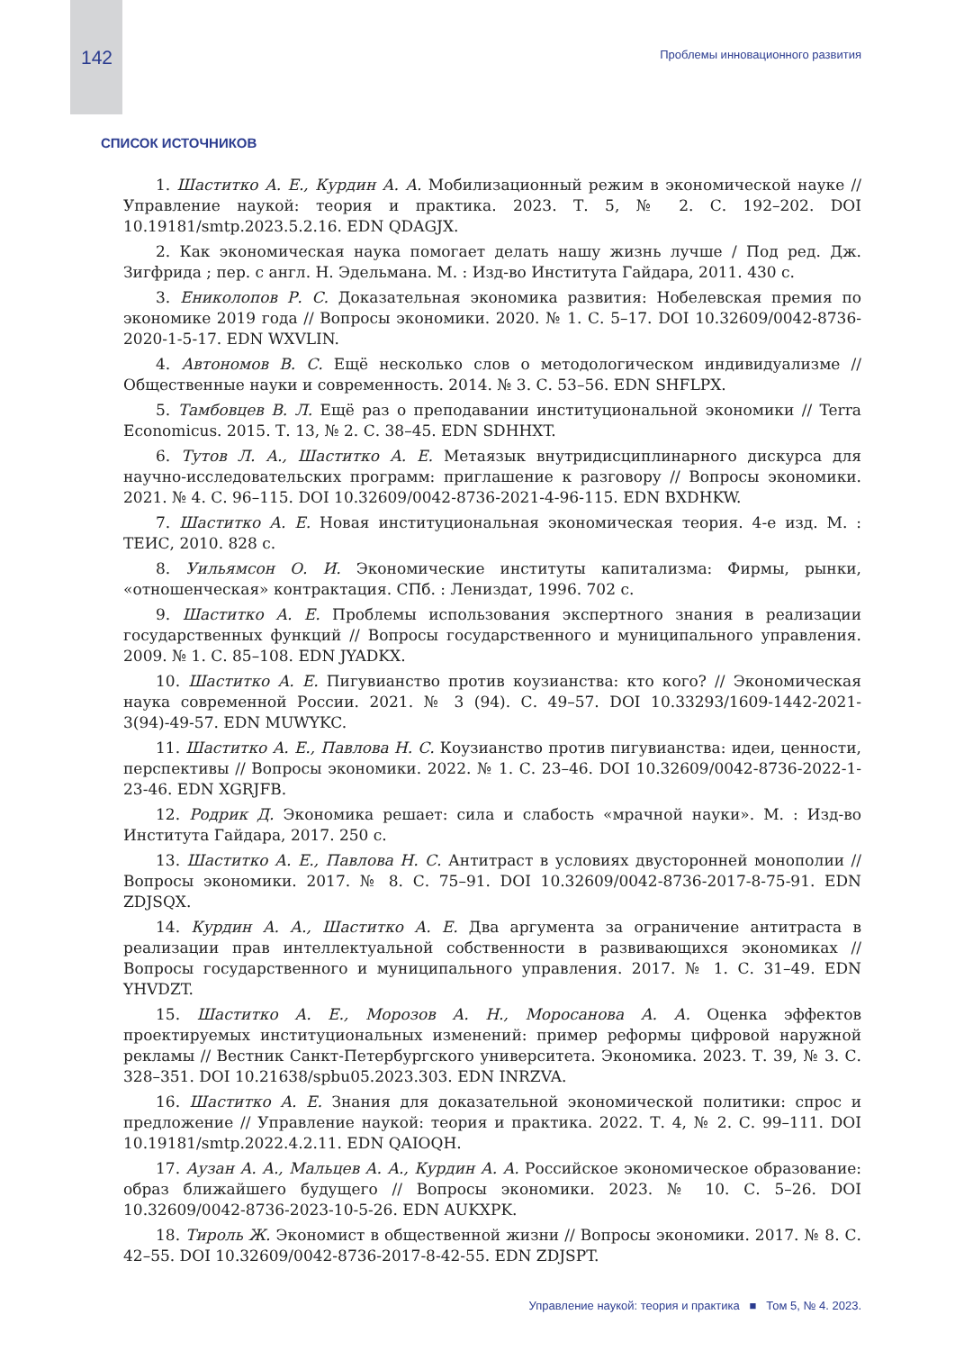142
Проблемы инновационного развития
СПИСОК ИСТОЧНИКОВ
1. Шаститко А. Е., Курдин А. А. Мобилизационный режим в экономической науке // Управление наукой: теория и практика. 2023. Т. 5, № 2. С. 192–202. DOI 10.19181/smtp.2023.5.2.16. EDN QDAGJX.
2. Как экономическая наука помогает делать нашу жизнь лучше / Под ред. Дж. Зигфрида ; пер. с англ. Н. Эдельмана. М. : Изд-во Института Гайдара, 2011. 430 с.
3. Ениколопов Р. С. Доказательная экономика развития: Нобелевская премия по экономике 2019 года // Вопросы экономики. 2020. № 1. С. 5–17. DOI 10.32609/0042-8736-2020-1-5-17. EDN WXVLIN.
4. Автономов В. С. Ещё несколько слов о методологическом индивидуализме // Общественные науки и современность. 2014. № 3. С. 53–56. EDN SHFLPX.
5. Тамбовцев В. Л. Ещё раз о преподавании институциональной экономики // Terra Economicus. 2015. Т. 13, № 2. С. 38–45. EDN SDHHXT.
6. Тутов Л. А., Шаститко А. Е. Метаязык внутридисциплинарного дискурса для научно-исследовательских программ: приглашение к разговору // Вопросы экономики. 2021. № 4. С. 96–115. DOI 10.32609/0042-8736-2021-4-96-115. EDN BXDHKW.
7. Шаститко А. Е. Новая институциональная экономическая теория. 4-е изд. М. : ТЕИС, 2010. 828 с.
8. Уильямсон О. И. Экономические институты капитализма: Фирмы, рынки, «отношенческая» контрактация. СПб. : Лениздат, 1996. 702 с.
9. Шаститко А. Е. Проблемы использования экспертного знания в реализации государственных функций // Вопросы государственного и муниципального управления. 2009. № 1. С. 85–108. EDN JYADKX.
10. Шаститко А. Е. Пигувианство против коузианства: кто кого? // Экономическая наука современной России. 2021. № 3 (94). С. 49–57. DOI 10.33293/1609-1442-2021-3(94)-49-57. EDN MUWYKC.
11. Шаститко А. Е., Павлова Н. С. Коузианство против пигувианства: идеи, ценности, перспективы // Вопросы экономики. 2022. № 1. С. 23–46. DOI 10.32609/0042-8736-2022-1-23-46. EDN XGRJFB.
12. Родрик Д. Экономика решает: сила и слабость «мрачной науки». М. : Изд-во Института Гайдара, 2017. 250 с.
13. Шаститко А. Е., Павлова Н. С. Антитраст в условиях двусторонней монополии // Вопросы экономики. 2017. № 8. С. 75–91. DOI 10.32609/0042-8736-2017-8-75-91. EDN ZDJSQX.
14. Курдин А. А., Шаститко А. Е. Два аргумента за ограничение антитраста в реализации прав интеллектуальной собственности в развивающихся экономиках // Вопросы государственного и муниципального управления. 2017. № 1. С. 31–49. EDN YHVDZT.
15. Шаститко А. Е., Морозов А. Н., Моросанова А. А. Оценка эффектов проектируемых институциональных изменений: пример реформы цифровой наружной рекламы // Вестник Санкт-Петербургского университета. Экономика. 2023. Т. 39, № 3. С. 328–351. DOI 10.21638/spbu05.2023.303. EDN INRZVA.
16. Шаститко А. Е. Знания для доказательной экономической политики: спрос и предложение // Управление наукой: теория и практика. 2022. Т. 4, № 2. С. 99–111. DOI 10.19181/smtp.2022.4.2.11. EDN QAIOQH.
17. Аузан А. А., Мальцев А. А., Курдин А. А. Российское экономическое образование: образ ближайшего будущего // Вопросы экономики. 2023. № 10. С. 5–26. DOI 10.32609/0042-8736-2023-10-5-26. EDN AUKXPK.
18. Тироль Ж. Экономист в общественной жизни // Вопросы экономики. 2017. № 8. С. 42–55. DOI 10.32609/0042-8736-2017-8-42-55. EDN ZDJSPT.
Управление наукой: теория и практика ■ Том 5, № 4. 2023.